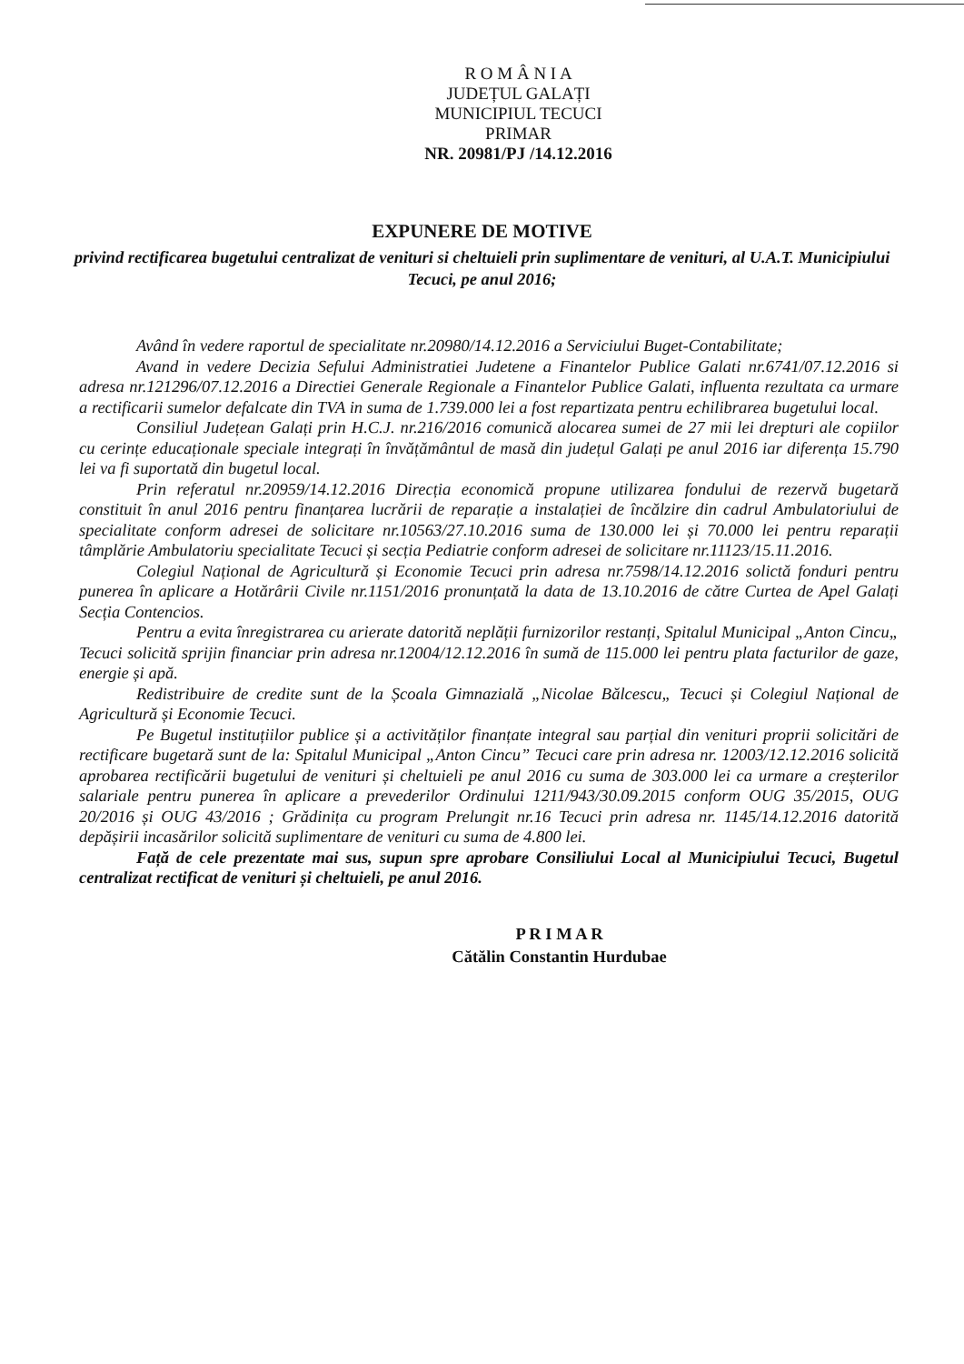R O M Â N I A
JUDEȚUL GALAȚI
MUNICIPIUL TECUCI
PRIMAR
NR. 20981/PJ /14.12.2016
EXPUNERE DE MOTIVE
privind rectificarea bugetului centralizat de venituri si cheltuieli prin suplimentare de venituri, al U.A.T. Municipiului Tecuci, pe anul 2016;
Având în vedere raportul de specialitate nr.20980/14.12.2016 a Serviciului Buget-Contabilitate;
Avand in vedere Decizia Sefului Administratiei Judetene a Finantelor Publice Galati nr.6741/07.12.2016 si adresa nr.121296/07.12.2016 a Directiei Generale Regionale a Finantelor Publice Galati, influenta rezultata ca urmare a rectificarii sumelor defalcate din TVA in suma de 1.739.000 lei a fost repartizata pentru echilibrarea bugetului local.
Consiliul Județean Galați prin H.C.J. nr.216/2016 comunică alocarea sumei de 27 mii lei drepturi ale copiilor cu cerințe educaționale speciale integrați în învățământul de masă din județul Galați pe anul 2016 iar diferența 15.790 lei va fi suportată din bugetul local.
Prin referatul nr.20959/14.12.2016 Direcția economică propune utilizarea fondului de rezervă bugetară constituit în anul 2016 pentru finanțarea lucrării de reparație a instalației de încălzire din cadrul Ambulatoriului de specialitate conform adresei de solicitare nr.10563/27.10.2016 suma de 130.000 lei și 70.000 lei pentru reparații tâmplărie Ambulatoriu specialitate Tecuci și secția Pediatrie conform adresei de solicitare nr.11123/15.11.2016.
Colegiul Național de Agricultură și Economie Tecuci prin adresa nr.7598/14.12.2016 solictă fonduri pentru punerea în aplicare a Hotărârii Civile nr.1151/2016 pronunțată la data de 13.10.2016 de către Curtea de Apel Galați Secția Contencios.
Pentru a evita înregistrarea cu arierate datorită neplății furnizorilor restanți, Spitalul Municipal „Anton Cincu„ Tecuci solicită sprijin financiar prin adresa nr.12004/12.12.2016 în sumă de 115.000 lei pentru plata facturilor de gaze, energie și apă.
Redistribuire de credite sunt de la Școala Gimnazială „Nicolae Bălcescu„ Tecuci și Colegiul Național de Agricultură și Economie Tecuci.
Pe Bugetul instituțiilor publice și a activităților finanțate integral sau parțial din venituri proprii solicitări de rectificare bugetară sunt de la: Spitalul Municipal „Anton Cincu” Tecuci care prin adresa nr. 12003/12.12.2016 solicită aprobarea rectificării bugetului de venituri și cheltuieli pe anul 2016 cu suma de 303.000 lei ca urmare a creșterilor salariale pentru punerea în aplicare a prevederilor Ordinului 1211/943/30.09.2015 conform OUG 35/2015, OUG 20/2016 și OUG 43/2016 ; Grădinița cu program Prelungit nr.16 Tecuci prin adresa nr. 1145/14.12.2016 datorită depășirii incasărilor solicită suplimentare de venituri cu suma de 4.800 lei.
Față de cele prezentate mai sus, supun spre aprobare Consiliului Local al Municipiului Tecuci, Bugetul centralizat rectificat de venituri și cheltuieli, pe anul 2016.
P R I M A R
Cătălin Constantin Hurdubae